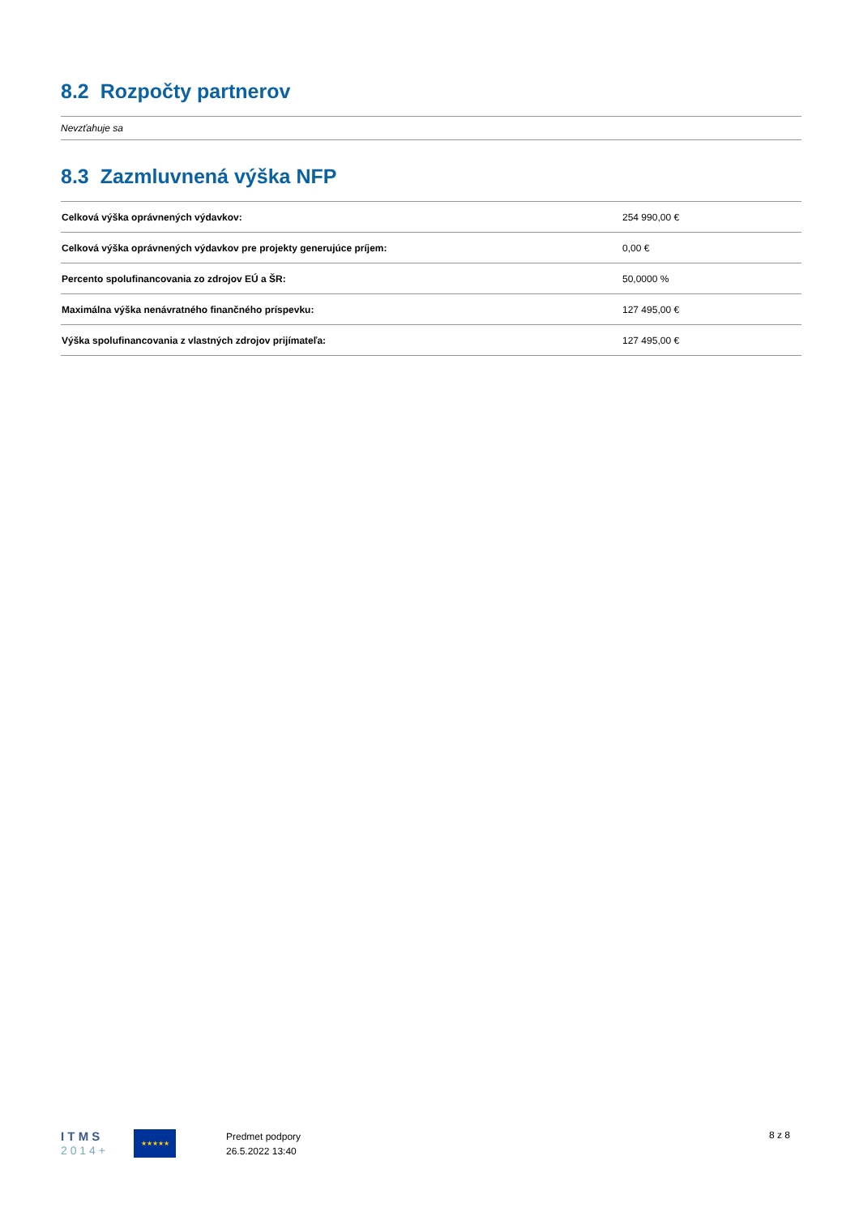8.2 Rozpočty partnerov
Nevzťahuje sa
8.3 Zazmluvnená výška NFP
| Celková výška oprávnených výdavkov: | 254 990,00 € |
| Celková výška oprávnených výdavkov pre projekty generujúce príjem: | 0,00 € |
| Percento spolufinancovania zo zdrojov EÚ a ŠR: | 50,0000 % |
| Maximálna výška nenávratného finančného príspevku: | 127 495,00 € |
| Výška spolufinancovania z vlastných zdrojov prijímateľa: | 127 495,00 € |
I T M S
2 0 1 4 +
★★★★★
Predmet podpory
26.5.2022 13:40
8 z 8